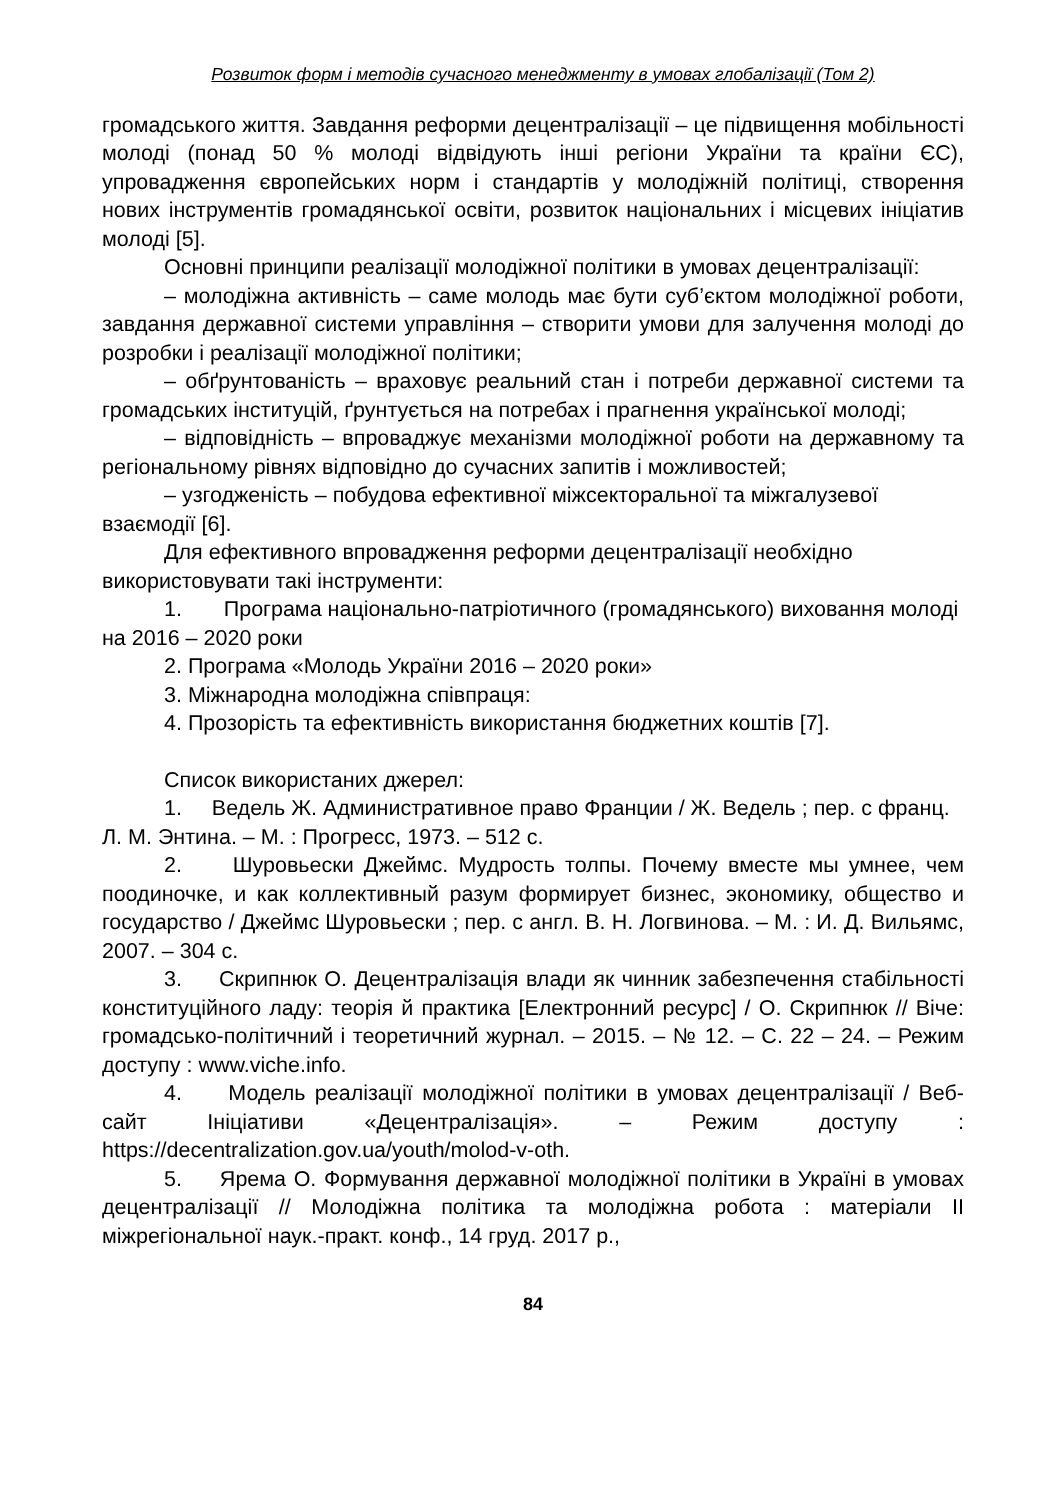Розвиток форм і методів сучасного менеджменту в умовах глобалізації (Том 2)
громадського життя. Завдання реформи децентралізації – це підвищення мобільності молоді (понад 50 % молоді відвідують інші регіони України та країни ЄС), упровадження європейських норм і стандартів у молодіжній політиці, створення нових інструментів громадянської освіти, розвиток національних і місцевих ініціатив молоді [5].
Основні принципи реалізації молодіжної політики в умовах децентралізації:
– молодіжна активність – саме молодь має бути суб’єктом молодіжної роботи, завдання державної системи управління – створити умови для залучення молоді до розробки і реалізації молодіжної політики;
– обґрунтованість – враховує реальний стан і потреби державної системи та громадських інституцій, ґрунтується на потребах і прагнення української молоді;
– відповідність – впроваджує механізми молодіжної роботи на державному та регіональному рівнях відповідно до сучасних запитів і можливостей;
– узгодженість – побудова ефективної міжсекторальної та міжгалузевої взаємодії [6].
Для ефективного впровадження реформи децентралізації необхідно використовувати такі інструменти:
1. Програма національно-патріотичного (громадянського) виховання молоді на 2016 – 2020 роки
2. Програма «Молодь України 2016 – 2020 роки»
3. Міжнародна молодіжна співпраця:
4. Прозорість та ефективність використання бюджетних коштів [7].
Список використаних джерел:
1. Ведель Ж. Административное право Франции / Ж. Ведель ; пер. с франц. Л. М. Энтина. – М. : Прогресс, 1973. – 512 с.
2. Шуровьески Джеймс. Мудрость толпы. Почему вместе мы умнее, чем поодиночке, и как коллективный разум формирует бизнес, экономику, общество и государство / Джеймс Шуровьески ; пер. с англ. В. Н. Логвинова. – М. : И. Д. Вильямс, 2007. – 304 с.
3. Скрипнюк О. Децентралізація влади як чинник забезпечення стабільності конституційного ладу: теорія й практика [Електронний ресурс] / О. Скрипнюк // Віче: громадсько-політичний і теоретичний журнал. – 2015. – № 12. – С. 22 – 24. – Режим доступу : www.viche.info.
4. Модель реалізації молодіжної політики в умовах децентралізації / Веб-сайт Ініціативи «Децентралізація». – Режим доступу : https://decentralization.gov.ua/youth/molod-v-oth.
5. Ярема О. Формування державної молодіжної політики в Україні в умовах децентралізації // Молодіжна політика та молодіжна робота : матеріали ІІ міжрегіональної наук.-практ. конф., 14 груд. 2017 р.,
84